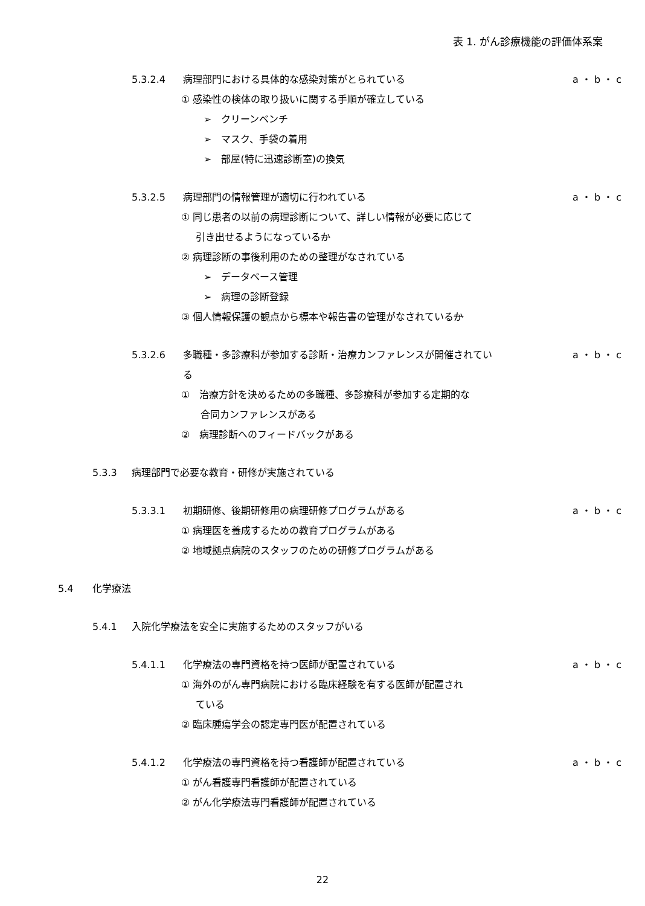表 1. がん診療機能の評価体系案
5.3.2.4 病理部門における具体的な感染対策がとられている a ・ b ・ c
① 感染性の検体の取り扱いに関する手順が確立している
➢　クリーンベンチ
➢　マスク、手袋の着用
➢　部屋(特に迅速診断室)の換気
5.3.2.5 病理部門の情報管理が適切に行われている a ・ b ・ c
① 同じ患者の以前の病理診断について、詳しい情報が必要に応じて
  引き出せるようになっているか
② 病理診断の事後利用のための整理がなされている
➢　データベース管理
➢　病理の診断登録
③ 個人情報保護の観点から標本や報告書の管理がなされているか
5.3.2.6 多職種・多診療科が参加する診断・治療カンファレンスが開催されてい
る a ・ b ・ c
①　治療方針を決めるための多職種、多診療科が参加する定期的な
  合同カンファレンスがある
②　病理診断へのフィードバックがある
5.3.3 病理部門で必要な教育・研修が実施されている
5.3.3.1 初期研修、後期研修用の病理研修プログラムがある a ・ b ・ c
① 病理医を養成するための教育プログラムがある
② 地域拠点病院のスタッフのための研修プログラムがある
5.4 化学療法
5.4.1 入院化学療法を安全に実施するためのスタッフがいる
5.4.1.1 化学療法の専門資格を持つ医師が配置されている a ・ b ・ c
① 海外のがん専門病院における臨床経験を有する医師が配置され
  ている
② 臨床腫瘍学会の認定専門医が配置されている
5.4.1.2 化学療法の専門資格を持つ看護師が配置されている a ・ b ・ c
① がん看護専門看護師が配置されている
② がん化学療法専門看護師が配置されている
22